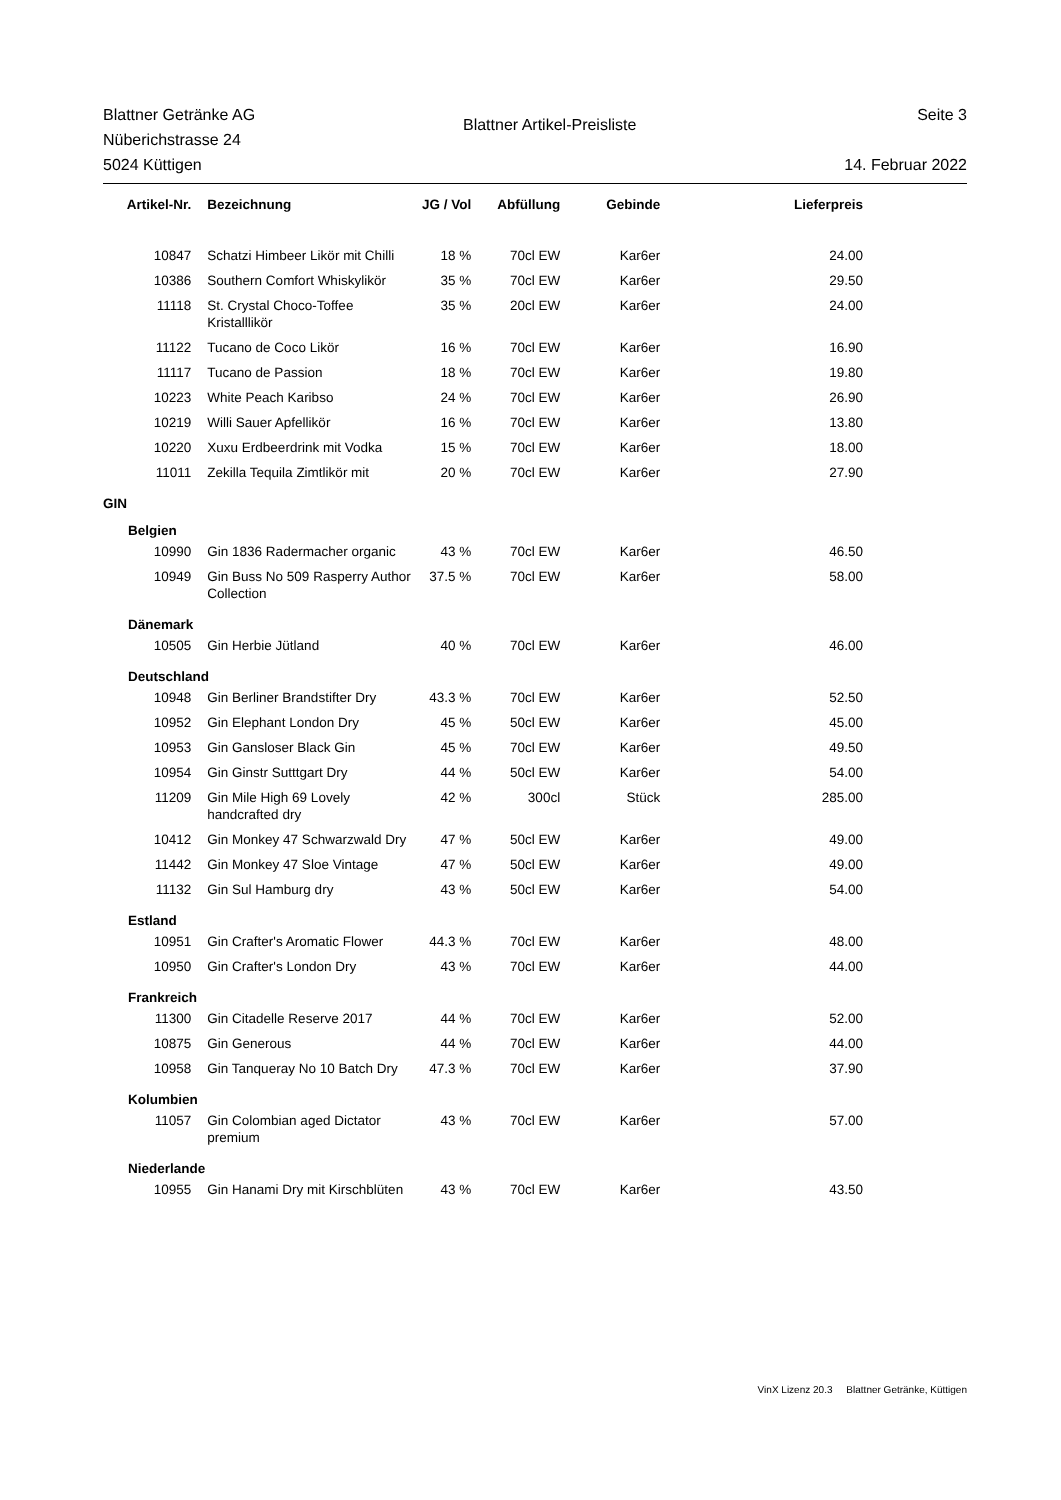Blattner Getränke AG
Nüberichstrasse 24
5024 Küttigen
Blattner Artikel-Preisliste
Seite 3
14. Februar 2022
| Artikel-Nr. | Bezeichnung | JG / Vol | Abfüllung | Gebinde | Lieferpreis |
| --- | --- | --- | --- | --- | --- |
| 10847 | Schatzi Himbeer Likör mit Chilli | 18 % | 70cl EW | Kar6er | 24.00 |
| 10386 | Southern Comfort Whiskylikör | 35 % | 70cl EW | Kar6er | 29.50 |
| 11118 | St. Crystal Choco-Toffee Kristalllikör | 35 % | 20cl EW | Kar6er | 24.00 |
| 11122 | Tucano de Coco Likör | 16 % | 70cl EW | Kar6er | 16.90 |
| 11117 | Tucano de Passion | 18 % | 70cl EW | Kar6er | 19.80 |
| 10223 | White Peach Karibso | 24 % | 70cl EW | Kar6er | 26.90 |
| 10219 | Willi Sauer Apfellikör | 16 % | 70cl EW | Kar6er | 13.80 |
| 10220 | Xuxu Erdbeerdrink mit Vodka | 15 % | 70cl EW | Kar6er | 18.00 |
| 11011 | Zekilla Tequila Zimtlikör mit | 20 % | 70cl EW | Kar6er | 27.90 |
| GIN | | | | | |
| Belgien | | | | | |
| 10990 | Gin 1836 Radermacher organic | 43 % | 70cl EW | Kar6er | 46.50 |
| 10949 | Gin Buss No 509 Rasperry Author Collection | 37.5 % | 70cl EW | Kar6er | 58.00 |
| Dänemark | | | | | |
| 10505 | Gin Herbie Jütland | 40 % | 70cl EW | Kar6er | 46.00 |
| Deutschland | | | | | |
| 10948 | Gin Berliner Brandstifter Dry | 43.3 % | 70cl EW | Kar6er | 52.50 |
| 10952 | Gin Elephant London Dry | 45 % | 50cl EW | Kar6er | 45.00 |
| 10953 | Gin Gansloser Black Gin | 45 % | 70cl EW | Kar6er | 49.50 |
| 10954 | Gin Ginstr Sutttgart Dry | 44 % | 50cl EW | Kar6er | 54.00 |
| 11209 | Gin Mile High 69 Lovely handcrafted dry | 42 % | 300cl | Stück | 285.00 |
| 10412 | Gin Monkey 47 Schwarzwald Dry | 47 % | 50cl EW | Kar6er | 49.00 |
| 11442 | Gin Monkey 47 Sloe Vintage | 47 % | 50cl EW | Kar6er | 49.00 |
| 11132 | Gin Sul Hamburg dry | 43 % | 50cl EW | Kar6er | 54.00 |
| Estland | | | | | |
| 10951 | Gin Crafter's Aromatic Flower | 44.3 % | 70cl EW | Kar6er | 48.00 |
| 10950 | Gin Crafter's London Dry | 43 % | 70cl EW | Kar6er | 44.00 |
| Frankreich | | | | | |
| 11300 | Gin Citadelle Reserve 2017 | 44 % | 70cl EW | Kar6er | 52.00 |
| 10875 | Gin Generous | 44 % | 70cl EW | Kar6er | 44.00 |
| 10958 | Gin Tanqueray No 10 Batch Dry | 47.3 % | 70cl EW | Kar6er | 37.90 |
| Kolumbien | | | | | |
| 11057 | Gin Colombian aged Dictator premium | 43 % | 70cl EW | Kar6er | 57.00 |
| Niederlande | | | | | |
| 10955 | Gin Hanami Dry mit Kirschblüten | 43 % | 70cl EW | Kar6er | 43.50 |
VinX Lizenz 20.3 Blattner Getränke, Küttigen